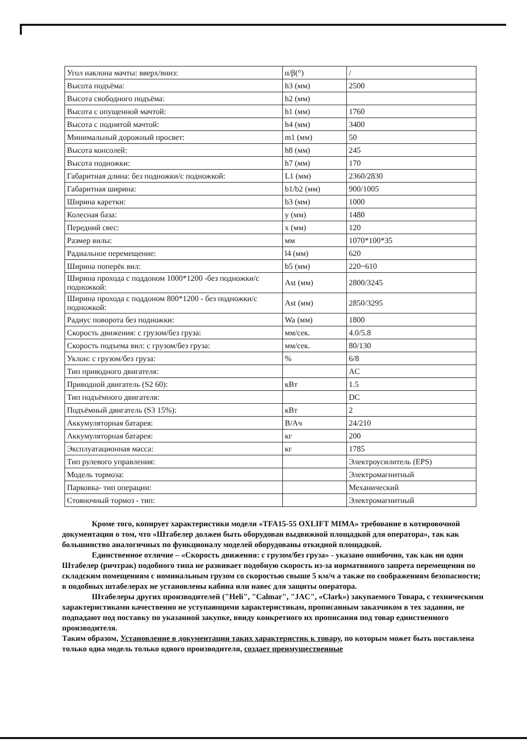| Угол наклона мачты: вверх/вниз: | α/β(°) | / |
| Высота подъёма: | h3 (мм) | 2500 |
| Высота свободного подъёма: | h2 (мм) | |
| Высота с опущенной мачтой: | h1 (мм) | 1760 |
| Высота с поднятой мачтой: | h4 (мм) | 3400 |
| Минимальный дорожный просвет: | m1 (мм) | 50 |
| Высота консолей: | h8 (мм) | 245 |
| Высота подножки: | h7 (мм) | 170 |
| Габаритная длина: без подножки/с подножкой: | L1 (мм) | 2360/2830 |
| Габаритная ширина: | b1/b2 (мм) | 900/1005 |
| Ширина каретки: | b3 (мм) | 1000 |
| Колесная база: | y (мм) | 1480 |
| Передний свес: | x (мм) | 120 |
| Размер вилы: | мм | 1070*100*35 |
| Радиальное перемещение: | l4 (мм) | 620 |
| Ширина поперёк вил: | b5 (мм) | 220~610 |
| Ширина прохода с поддоном 1000*1200 -без подножки/с подножкой: | Ast (мм) | 2800/3245 |
| Ширина прохода с поддоном 800*1200 - без подножки/с подножкой: | Ast (мм) | 2850/3295 |
| Радиус поворота без подножки: | Wa (мм) | 1800 |
| Скорость движения: с грузом/без груза: | мм/сек. | 4.0/5.8 |
| Скорость подъема вил: с грузом/без груза: | мм/сек. | 80/130 |
| Уклон: с грузом/без груза: | % | 6/8 |
| Тип приводного двигателя: | | AC |
| Приводной двигатель (S2 60): | кВт | 1.5 |
| Тип подъёмного двигателя: | | DC |
| Подъёмный двигатель (S3 15%): | кВт | 2 |
| Аккумуляторная батарея: | В/Ач | 24/210 |
| Аккумуляторная батарея: | кг | 200 |
| Эксплуатационная масса: | кг | 1785 |
| Тип рулевого управления: | | Электроусилитель (EPS) |
| Модель тормоза: | | Электромагнитный |
| Парковка- тип операции: | | Механический |
| Стояночный тормоз - тип: | | Электромагнитный |
Кроме того, копирует характеристики модели «TFA15-55 OXLIFT MIMA» требование в котировочной документации о том, что «Штабелер должен быть оборудован выдвижной площадкой для оператора», так как большинство аналогичных по функционалу моделей оборудованы откидной площадкой.
Единственное отличие – «Скорость движения: с грузом/без груза» - указано ошибочно, так как ни один Штабелер (ричтрак) подобного типа не развивает подобную скорость из-за нормативного запрета перемещения по складским помещениям с номинальным грузом со скоростью свыше 5 км/ч а также по соображениям безопасности; в подобных штабелерах не установлены кабина или навес для защиты оператора.
Штабелеры других производителей ("Heli", "Calmar", "JAC", «Clark») закупаемого Товара, с техническими характеристиками качественно не уступающими характеристикам, прописанным заказчиком в тех задании, не подпадают под поставку по указанной закупке, ввиду конкретного их прописания под товар единственного производителя.
Таким образом, Установление в документации таких характеристик к товару, по которым может быть поставлена только одна модель только одного производителя, создает преимущественные